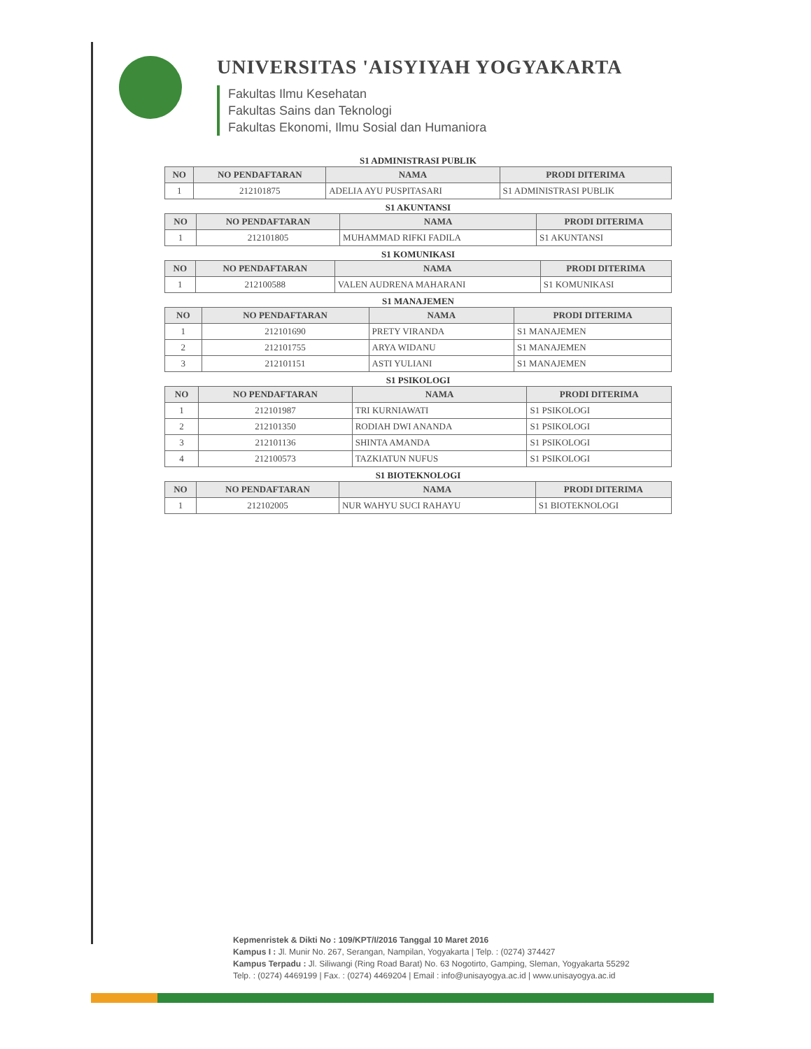UNIVERSITAS 'AISYIYAH YOGYAKARTA
Fakultas Ilmu Kesehatan
Fakultas Sains dan Teknologi
Fakultas Ekonomi, Ilmu Sosial dan Humaniora
S1 ADMINISTRASI PUBLIK
| NO | NO PENDAFTARAN | NAMA | PRODI DITERIMA |
| --- | --- | --- | --- |
| 1 | 212101875 | ADELIA AYU PUSPITASARI | S1 ADMINISTRASI PUBLIK |
S1 AKUNTANSI
| NO | NO PENDAFTARAN | NAMA | PRODI DITERIMA |
| --- | --- | --- | --- |
| 1 | 212101805 | MUHAMMAD RIFKI FADILA | S1 AKUNTANSI |
S1 KOMUNIKASI
| NO | NO PENDAFTARAN | NAMA | PRODI DITERIMA |
| --- | --- | --- | --- |
| 1 | 212100588 | VALEN AUDRENA MAHARANI | S1 KOMUNIKASI |
S1 MANAJEMEN
| NO | NO PENDAFTARAN | NAMA | PRODI DITERIMA |
| --- | --- | --- | --- |
| 1 | 212101690 | PRETY VIRANDA | S1 MANAJEMEN |
| 2 | 212101755 | ARYA WIDANU | S1 MANAJEMEN |
| 3 | 212101151 | ASTI YULIANI | S1 MANAJEMEN |
S1 PSIKOLOGI
| NO | NO PENDAFTARAN | NAMA | PRODI DITERIMA |
| --- | --- | --- | --- |
| 1 | 212101987 | TRI KURNIAWATI | S1 PSIKOLOGI |
| 2 | 212101350 | RODIAH DWI ANANDA | S1 PSIKOLOGI |
| 3 | 212101136 | SHINTA AMANDA | S1 PSIKOLOGI |
| 4 | 212100573 | TAZKIATUN NUFUS | S1 PSIKOLOGI |
S1 BIOTEKNOLOGI
| NO | NO PENDAFTARAN | NAMA | PRODI DITERIMA |
| --- | --- | --- | --- |
| 1 | 212102005 | NUR WAHYU SUCI RAHAYU | S1 BIOTEKNOLOGI |
Kepmenristek & Dikti No : 109/KPT/I/2016 Tanggal 10 Maret 2016
Kampus I : Jl. Munir No. 267, Serangan, Nampilan, Yogyakarta | Telp. : (0274) 374427
Kampus Terpadu : Jl. Siliwangi (Ring Road Barat) No. 63 Nogotirto, Gamping, Sleman, Yogyakarta 55292
Telp. : (0274) 4469199 | Fax. : (0274) 4469204 | Email : info@unisayogya.ac.id | www.unisayogya.ac.id